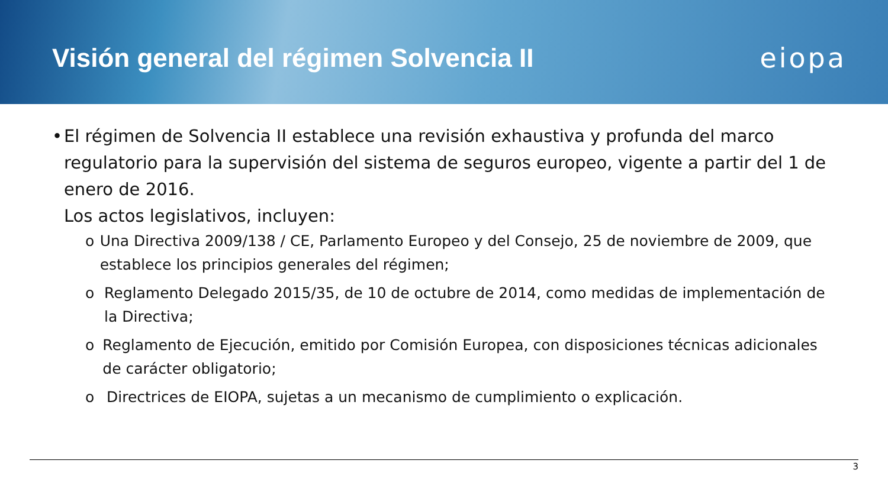Visión general del régimen Solvencia II
eiopa
• El régimen de Solvencia II establece una revisión exhaustiva y profunda del marco regulatorio para la supervisión del sistema de seguros europeo, vigente a partir del 1 de enero de 2016.
Los actos legislativos, incluyen:
o Una Directiva 2009/138 / CE, Parlamento Europeo y del Consejo, 25 de noviembre de 2009, que establece los principios generales del régimen;
o Reglamento Delegado 2015/35, de 10 de octubre de 2014, como medidas de implementación de la Directiva;
o Reglamento de Ejecución, emitido por Comisión Europea, con disposiciones técnicas adicionales de carácter obligatorio;
o Directrices de EIOPA, sujetas a un mecanismo de cumplimiento o explicación.
3